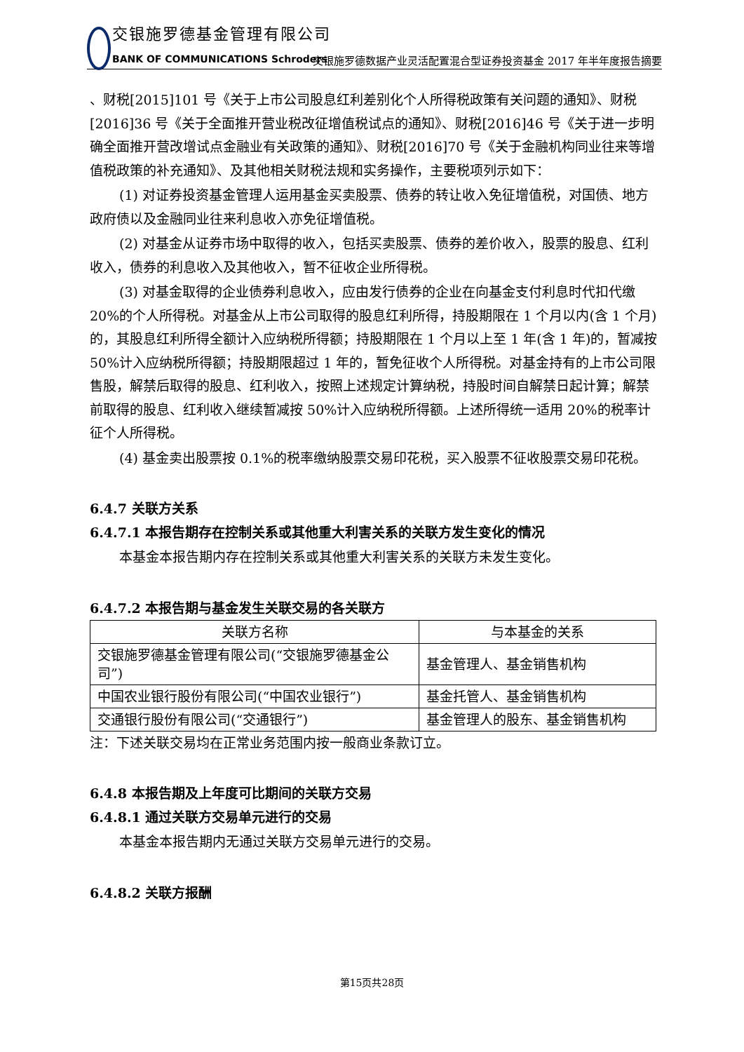交银施罗德基金管理有限公司
BANK OF COMMUNICATIONS Schroders
交银施罗德数据产业灵活配置混合型证券投资基金 2017 年半年度报告摘要
、财税[2015]101 号《关于上市公司股息红利差别化个人所得税政策有关问题的通知》、财税[2016]36 号《关于全面推开营业税改征增值税试点的通知》、财税[2016]46 号《关于进一步明确全面推开营改增试点金融业有关政策的通知》、财税[2016]70 号《关于金融机构同业往来等增值税政策的补充通知》、及其他相关财税法规和实务操作，主要税项列示如下：
(1) 对证券投资基金管理人运用基金买卖股票、债券的转让收入免征增值税，对国债、地方政府债以及金融同业往来利息收入亦免征增值税。
(2) 对基金从证券市场中取得的收入，包括买卖股票、债券的差价收入，股票的股息、红利收入，债券的利息收入及其他收入，暂不征收企业所得税。
(3) 对基金取得的企业债券利息收入，应由发行债券的企业在向基金支付利息时代扣代缴 20%的个人所得税。对基金从上市公司取得的股息红利所得，持股期限在 1 个月以内(含 1 个月)的，其股息红利所得全额计入应纳税所得额；持股期限在 1 个月以上至 1 年(含 1 年)的，暂减按 50%计入应纳税所得额；持股期限超过 1 年的，暂免征收个人所得税。对基金持有的上市公司限售股，解禁后取得的股息、红利收入，按照上述规定计算纳税，持股时间自解禁日起计算；解禁前取得的股息、红利收入继续暂减按 50%计入应纳税所得额。上述所得统一适用 20%的税率计征个人所得税。
(4) 基金卖出股票按 0.1%的税率缴纳股票交易印花税，买入股票不征收股票交易印花税。
6.4.7 关联方关系
6.4.7.1 本报告期存在控制关系或其他重大利害关系的关联方发生变化的情况
本基金本报告期内存在控制关系或其他重大利害关系的关联方未发生变化。
6.4.7.2 本报告期与基金发生关联交易的各关联方
| 关联方名称 | 与本基金的关系 |
| --- | --- |
| 交银施罗德基金管理有限公司(“交银施罗德基金公司”) | 基金管理人、基金销售机构 |
| 中国农业银行股份有限公司(“中国农业银行”) | 基金托管人、基金销售机构 |
| 交通银行股份有限公司(“交通银行”) | 基金管理人的股东、基金销售机构 |
注：下述关联交易均在正常业务范围内按一般商业条款订立。
6.4.8 本报告期及上年度可比期间的关联方交易
6.4.8.1 通过关联方交易单元进行的交易
本基金本报告期内无通过关联方交易单元进行的交易。
6.4.8.2 关联方报酬
第15页共28页